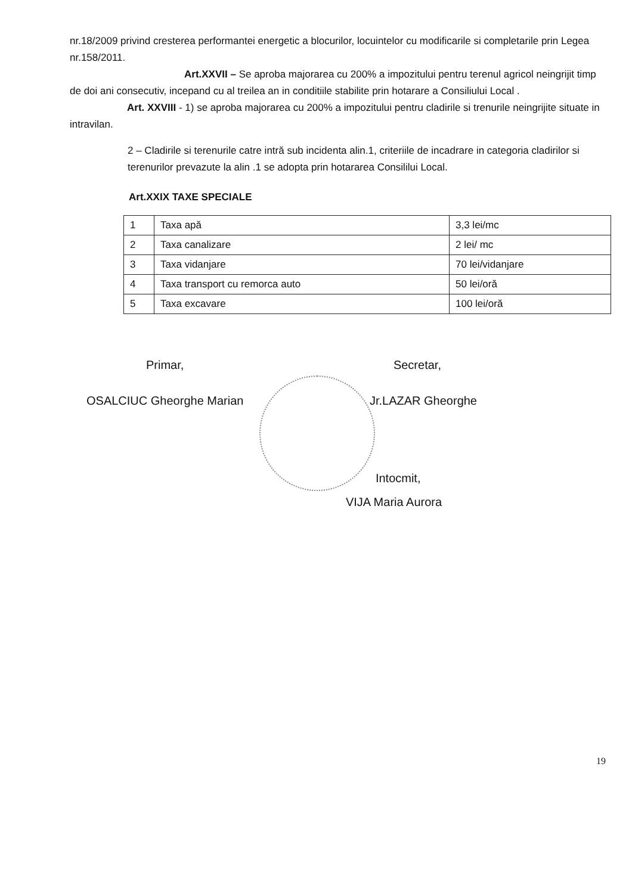nr.18/2009 privind cresterea performantei energetic a blocurilor, locuintelor cu modificarile si completarile prin Legea nr.158/2011.
Art.XXVII – Se aproba majorarea cu 200% a impozitului pentru terenul agricol neingrijit timp de doi ani consecutiv, incepand cu al treilea an in conditiile stabilite prin hotarare a Consiliului Local .
Art. XXVIII - 1) se aproba majorarea cu 200% a impozitului pentru cladirile si trenurile neingrijite situate in intravilan.
2 – Cladirile si terenurile catre intră sub incidenta alin.1, criteriile de incadrare in categoria cladirilor si terenurilor prevazute la alin .1 se adopta prin hotararea Consililui Local.
Art.XXIX TAXE SPECIALE
| 1 | Taxa apă | 3,3 lei/mc |
| 2 | Taxa canalizare | 2 lei/ mc |
| 3 | Taxa vidanjare | 70 lei/vidanjare |
| 4 | Taxa transport cu remorca auto | 50 lei/oră |
| 5 | Taxa excavare | 100 lei/oră |
Primar,
OSALCIUC Gheorghe Marian
Secretar,
Jr.LAZAR Gheorghe
Intocmit,
VIJA Maria Aurora
19